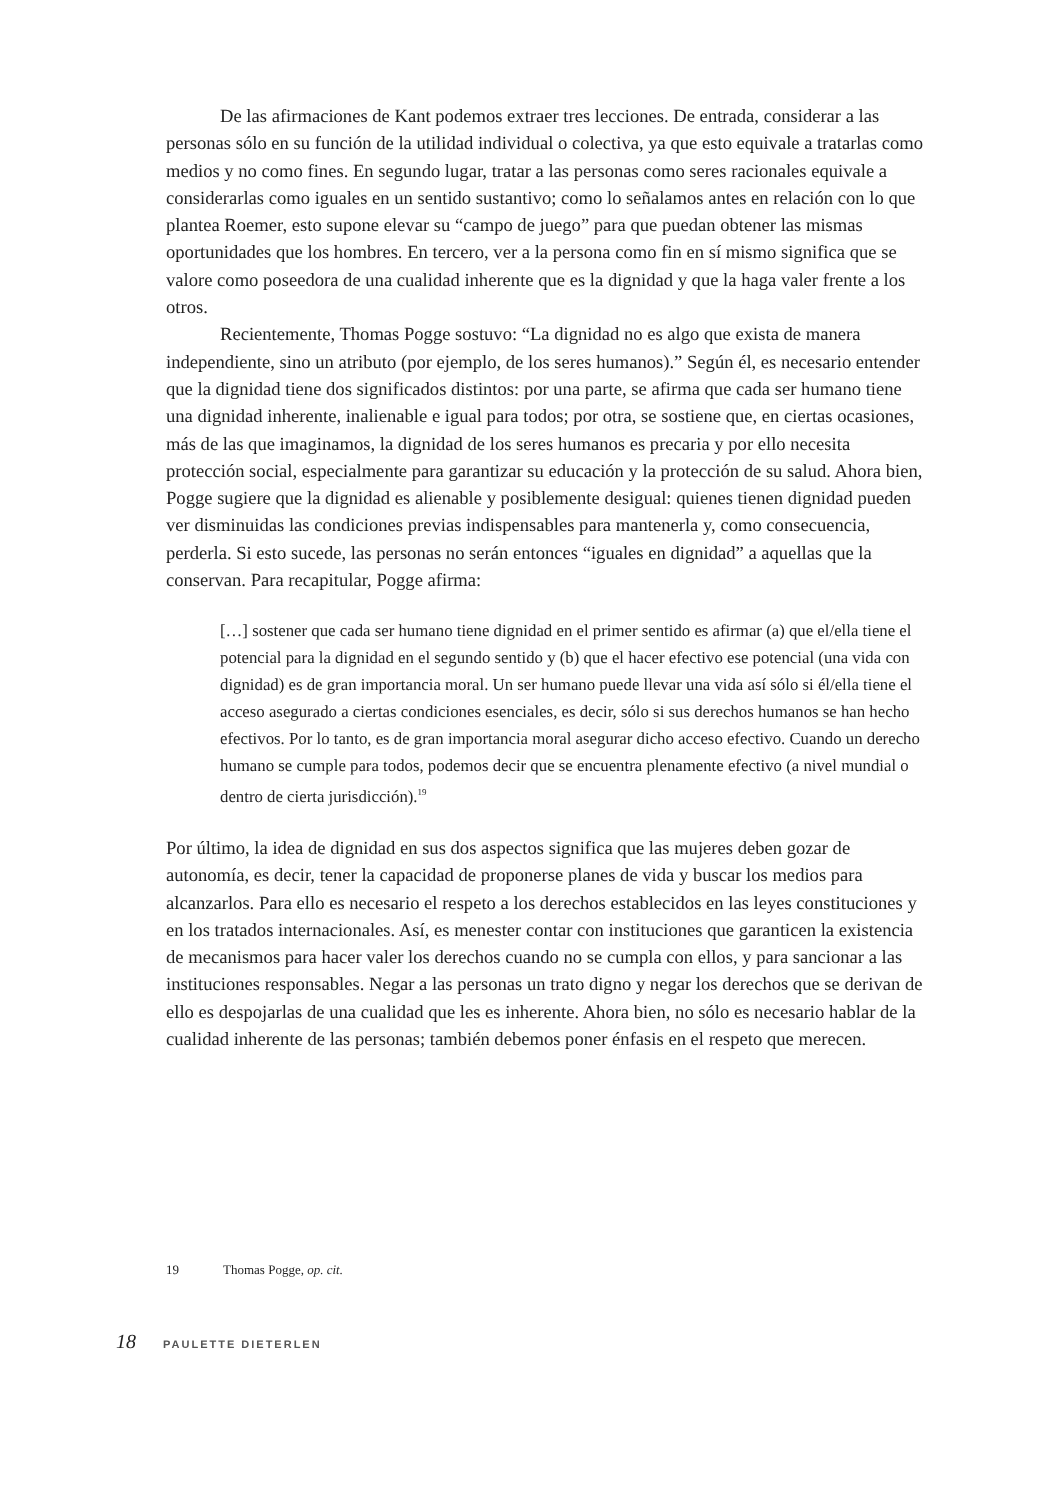De las afirmaciones de Kant podemos extraer tres lecciones. De entrada, considerar a las personas sólo en su función de la utilidad individual o colectiva, ya que esto equivale a tratarlas como medios y no como fines. En segundo lugar, tratar a las personas como seres racionales equivale a considerarlas como iguales en un sentido sustantivo; como lo señalamos antes en relación con lo que plantea Roemer, esto supone elevar su “campo de juego” para que puedan obtener las mismas oportunidades que los hombres. En tercero, ver a la persona como fin en sí mismo significa que se valore como poseedora de una cualidad inherente que es la dignidad y que la haga valer frente a los otros.
Recientemente, Thomas Pogge sostuvo: “La dignidad no es algo que exista de manera independiente, sino un atributo (por ejemplo, de los seres humanos).” Según él, es necesario entender que la dignidad tiene dos significados distintos: por una parte, se afirma que cada ser humano tiene una dignidad inherente, inalienable e igual para todos; por otra, se sostiene que, en ciertas ocasiones, más de las que imaginamos, la dignidad de los seres humanos es precaria y por ello necesita protección social, especialmente para garantizar su educación y la protección de su salud. Ahora bien, Pogge sugiere que la dignidad es alienable y posiblemente desigual: quienes tienen dignidad pueden ver disminuidas las condiciones previas indispensables para mantenerla y, como consecuencia, perderla. Si esto sucede, las personas no serán entonces “iguales en dignidad” a aquellas que la conservan. Para recapitular, Pogge afirma:
[…] sostener que cada ser humano tiene dignidad en el primer sentido es afirmar (a) que el/ella tiene el potencial para la dignidad en el segundo sentido y (b) que el hacer efectivo ese potencial (una vida con dignidad) es de gran importancia moral. Un ser humano puede llevar una vida así sólo si él/ella tiene el acceso asegurado a ciertas condiciones esenciales, es decir, sólo si sus derechos humanos se han hecho efectivos. Por lo tanto, es de gran importancia moral asegurar dicho acceso efectivo. Cuando un derecho humano se cumple para todos, podemos decir que se encuentra plenamente efectivo (a nivel mundial o dentro de cierta jurisdicción).<sup>19</sup>
Por último, la idea de dignidad en sus dos aspectos significa que las mujeres deben gozar de autonomía, es decir, tener la capacidad de proponerse planes de vida y buscar los medios para alcanzarlos. Para ello es necesario el respeto a los derechos establecidos en las leyes constituciones y en los tratados internacionales. Así, es menester contar con instituciones que garanticen la existencia de mecanismos para hacer valer los derechos cuando no se cumpla con ellos, y para sancionar a las instituciones responsables. Negar a las personas un trato digno y negar los derechos que se derivan de ello es despojarlas de una cualidad que les es inherente. Ahora bien, no sólo es necesario hablar de la cualidad inherente de las personas; también debemos poner énfasis en el respeto que merecen.
19 Thomas Pogge, op. cit.
18 PAULETTE DIETERLEN